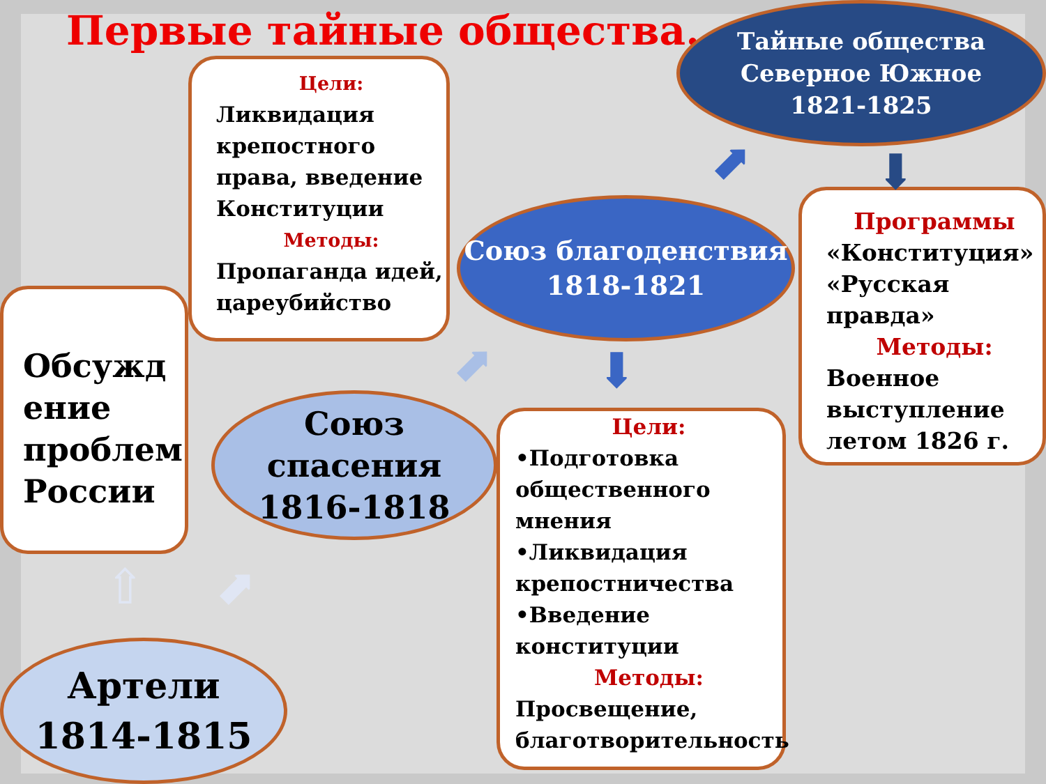Первые тайные общества.
Цели:
Ликвидация крепостного права, введение Конституции
Методы:
Пропаганда идей, цареубийство
Обсужд ение проблем России
Союз спасения 1816-1818
Союз благоденствия 1818-1821
Тайные общества
Северное Южное
1821-1825
Программы
«Конституция» «Русская правда»
Методы:
Военное выступление летом 1826 г.
Цели:
•Подготовка общественного мнения
•Ликвидация крепостничества
•Введение конституции
Методы:
Просвещение, благотворительность
Артели
1814-1815
⇧ ⬈
⬈ ⬇
⬈ ⬇